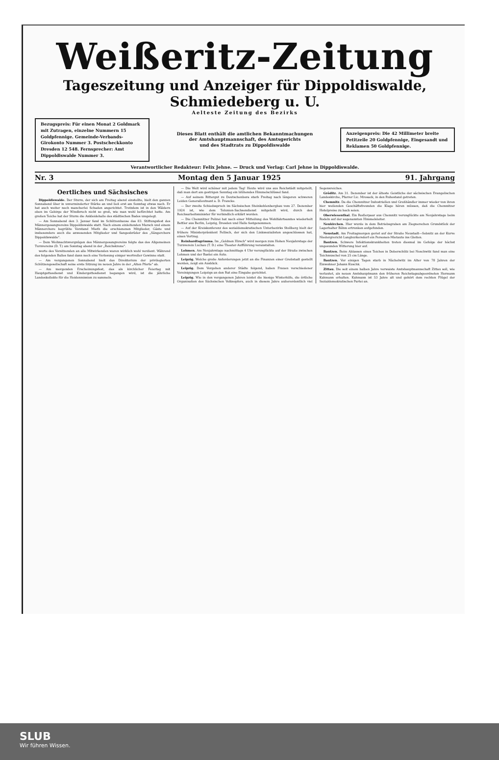Weißeritz-Zeitung
Tageszeitung und Anzeiger für Dippoldiswalde, Schmiedeberg u. U.
Aelteste Zeitung des Bezirks
Bezugspreis: Für einen Monat 2 Goldmark mit Zutragen, einzelne Nummern 15 Goldpfennige. Gemeinde-Verbands-Girokonto Nummer 3. Postscheckkonto Dresden 12 548. Fernsprecher: Amt Dippoldiswalde Nummer 3.
Dieses Blatt enthält die amtlichen Bekanntmachungen
der Amtshauptmannschaft, des Amtsgerichts
und des Stadtrats zu Dippoldiswalde
Anzeigenpreis: Die 42 Millimeter breite Petitzeile 20 Goldpfennige, Eingesandt und Reklamen 50 Goldpfennige.
Verantwortlicher Redakteur: Felix Jehne. — Druck und Verlag: Carl Jehne in Dippoldiswalde.
Nr. 3 Montag den 5 Januar 1925 91. Jahrgang
Oertliches und Sächsisches
Dippoldiswalde. Der Sturm, der sich am Freitag abend einstellte, hielt den ganzen Sonnabend über in unverminderter Stärke an und ließ erst am Sonntag etwas nach. Er hat auch weiter noch mancherlei Schaden angerichtet. Trotzdem ist in den Wäldern oben im Gebirge der Windbruch nicht so groß, wie man wohl befürchtet hatte. Am großen Teiche hat der Sturm die Ankleidehalle des städtischen Bades umgelegt.
— Am Sonnabend den 3. Januar fand im Schützenhause das 83. Stiftungsfest des Männergesangvereins Dippoldiswalde statt. Nach einem einleitenden Marsch und einem Männerchore begrüßte Vorstand Mieth die erschienenen Mitglieder, Gäste und insbesondere auch die anwesenden Mitglieder und Sangesbrüder des „Sängerchors Dippoldiswalde".
— Dem Weihnachtsvergnügen des Männergesangvereins folgte das des Allgemeinen Turnvereins (D. T.) am Sonntag abend in der „Reichskrone".
worte des Vorsitzenden an alle Mitwirkenden waren wirklich wohl verdient. Während des folgenden Balles fand dann noch eine Verlosung einiger wertvoller Gewinne statt.
— Am vergangenen Sonnabend hielt das Direktorium der privilegierten Schützengesellschaft seine erste Sitzung im neuen Jahre in der „Alten Pforte" ab.
— Am morgenden Erscheinungsfest, das als kirchlicher Feiertag mit Hauptgottesdienst und Kindergottesdienst begangen wird, ist die jährliche Landeskollekte für die Heidenmission zu sammeln.
— Die Welt wird schöner mit jedem Tag! Heute wird uns aus Reichstädt mitgeteilt, daß man dort am gestrigen Sonntag ein blühendes Himmelschlüssel fand.
— Auf seinem Rittergut zu Deutschenbora starb Freitag nach längeren schweren Leiden Generalleutnant a. D. Francke.
— Der zweite Schiedsspruch im Sächsischen Steinkohlenbergbau vom 27. Dezember 1924 ist, wie dem Telunion-Sachsendienst mitgeteilt wird, durch den Reichsarbeitsminister für verbindlich erklärt worden.
— Die Chemnitzer Polizei hat nach einer Mitteilung des Wohlfahrtsamtes wiederholt Bettler aus Berlin, Leipzig, Dresden und Halle festgenommen.
— Auf der Kreiskonferenz des sozialdemokratischen Unterbezirks Stollberg hielt der frühere Ministerpräsident Fellisch, der sich den Linkssozialisten angeschlossen hat, einen Vortrag.
Reinhardtsgrimma. Im „Goldnen Hirsch" wird morgen zum Hohen Neujahrstage der Turnverein Luchau (T. D.) eine Theater-Aufführung veranstalten.
Lohmen. Am Neujahrstage nachmittags 4 Uhr verunglückte auf der Straße zwischen Lohmen und der Bastei ein Auto.
Leipzig. Welche große Anforderungen jetzt an die Finanzen einer Großstadt gestellt werden, zeigt ein Ausblick.
Leipzig. Dem Vorgehen anderer Städte folgend, haben Frauen verschiedener Vereinigungen Leipzigs an den Rat eine Eingabe gerichtet.
Leipzig. Wie in den vergangenen Jahren leistet die hiesige Winterhilfe, die örtliche Organisation des Sächsischen Volksopfers, auch in diesem Jahre außerordentlich viel Segensreiches.
Gröditz. Am 31. Dezember ist der älteste Geistliche der sächsischen Evangelischen Landeskirche, Pfarrer Lic. Mrosack, in den Ruhestand getreten.
Chemnitz. Da die Chemnitzer Industriellen und Großhändler immer wieder von ihren hier weilenden Geschäftsfreunden die Klage hören müssen, daß die Chemnitzer Hotelpreise zu hoch seien.
Oberwiesenthal. Ein Rodlerpaar aus Chemnitz verunglückte am Neujahrstage beim Rodeln auf der sogenannten Himmelsleiter.
Neukirchen. Hier wurde in dem Betriebsgraben am Ziegnerschen Grundstück der Lagerhalter Böhm ertrunken aufgefunden.
Neustadt. Am Freitagmorgen geriet auf der Straße Neustadt—Sebnitz an der Kurve Niedergrericht-Langburkersdorf ein Personen-Mietauto ins Gleiten.
Bautzen. Schwere Infektionskrankheiten treten diesmal im Gefolge der höchst ungesunden Witterung hier auf.
Bautzen. Beim Ablassen eines Teiches in Doberschütz bei Neschwitz fand man eine Teichmuschel von 25 cm Länge.
Bautzen. Vor einigen Tagen starb in Nächelwitz im Alter von 78 Jahren der Einwohner Johann Kuschk.
Zittau. Die seit einem halben Jahre verwaiste Amtshauptmannschaft Zittau soll, wie verlautet, als neuen Amtshauptmann den früheren Reichstagsabgeordneten Hermann Kahmann erhalten. Kahmann ist 53 Jahre alt und gehört dem rechten Flügel der Sozialdemokratischen Partei an.
SLUB
Wir führen Wissen.